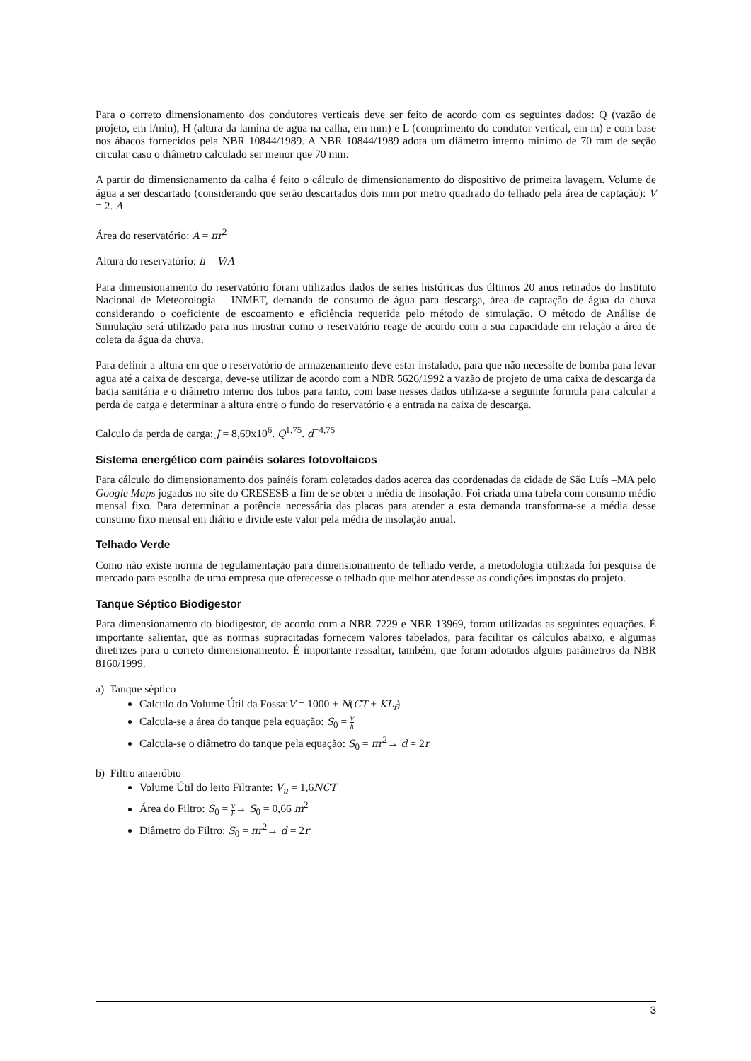Para o correto dimensionamento dos condutores verticais deve ser feito de acordo com os seguintes dados: Q (vazão de projeto, em l/min), H (altura da lamina de agua na calha, em mm) e L (comprimento do condutor vertical, em m) e com base nos ábacos fornecidos pela NBR 10844/1989. A NBR 10844/1989 adota um diâmetro interno mínimo de 70 mm de seção circular caso o diâmetro calculado ser menor que 70 mm.
A partir do dimensionamento da calha é feito o cálculo de dimensionamento do dispositivo de primeira lavagem. Volume de água a ser descartado (considerando que serão descartados dois mm por metro quadrado do telhado pela área de captação): V = 2. A
Área do reservatório: A = πr<sup>2</sup>
Altura do reservatório: h = V/A
Para dimensionamento do reservatório foram utilizados dados de series históricas dos últimos 20 anos retirados do Instituto Nacional de Meteorologia – INMET, demanda de consumo de água para descarga, área de captação de água da chuva considerando o coeficiente de escoamento e eficiência requerida pelo método de simulação. O método de Análise de Simulação será utilizado para nos mostrar como o reservatório reage de acordo com a sua capacidade em relação a área de coleta da água da chuva.
Para definir a altura em que o reservatório de armazenamento deve estar instalado, para que não necessite de bomba para levar agua até a caixa de descarga, deve-se utilizar de acordo com a NBR 5626/1992 a vazão de projeto de uma caixa de descarga da bacia sanitária e o diâmetro interno dos tubos para tanto, com base nesses dados utiliza-se a seguinte formula para calcular a perda de carga e determinar a altura entre o fundo do reservatório e a entrada na caixa de descarga.
Calculo da perda de carga: J = 8,69x10<sup>6</sup>. Q<sup>1,75</sup>. d<sup>−4,75</sup>
Sistema energético com painéis solares fotovoltaicos
Para cálculo do dimensionamento dos painéis foram coletados dados acerca das coordenadas da cidade de São Luís –MA pelo Google Maps jogados no site do CRESESB a fim de se obter a média de insolação. Foi criada uma tabela com consumo médio mensal fixo. Para determinar a potência necessária das placas para atender a esta demanda transforma-se a média desse consumo fixo mensal em diário e divide este valor pela média de insolação anual.
Telhado Verde
Como não existe norma de regulamentação para dimensionamento de telhado verde, a metodologia utilizada foi pesquisa de mercado para escolha de uma empresa que oferecesse o telhado que melhor atendesse as condições impostas do projeto.
Tanque Séptico Biodigestor
Para dimensionamento do biodigestor, de acordo com a NBR 7229 e NBR 13969, foram utilizadas as seguintes equações. É importante salientar, que as normas supracitadas fornecem valores tabelados, para facilitar os cálculos abaixo, e algumas diretrizes para o correto dimensionamento. É importante ressaltar, também, que foram adotados alguns parâmetros da NBR 8160/1999.
a) Tanque séptico
Calculo do Volume Útil da Fossa:V = 1000 + N(CT + KL<sub>f</sub>)
Calcula-se a área do tanque pela equação: S<sub>0</sub> = V h
Calcula-se o diâmetro do tanque pela equação: S<sub>0</sub> = πr<sup>2</sup>→ d = 2r
b) Filtro anaeróbio
Volume Útil do leito Filtrante: V<sub>u</sub> = 1,6NCT
Área do Filtro: S<sub>0</sub> = V h→ S<sub>0</sub> = 0,66 m<sup>2</sup>
Diâmetro do Filtro: S<sub>0</sub> = πr<sup>2</sup>→ d = 2r
3